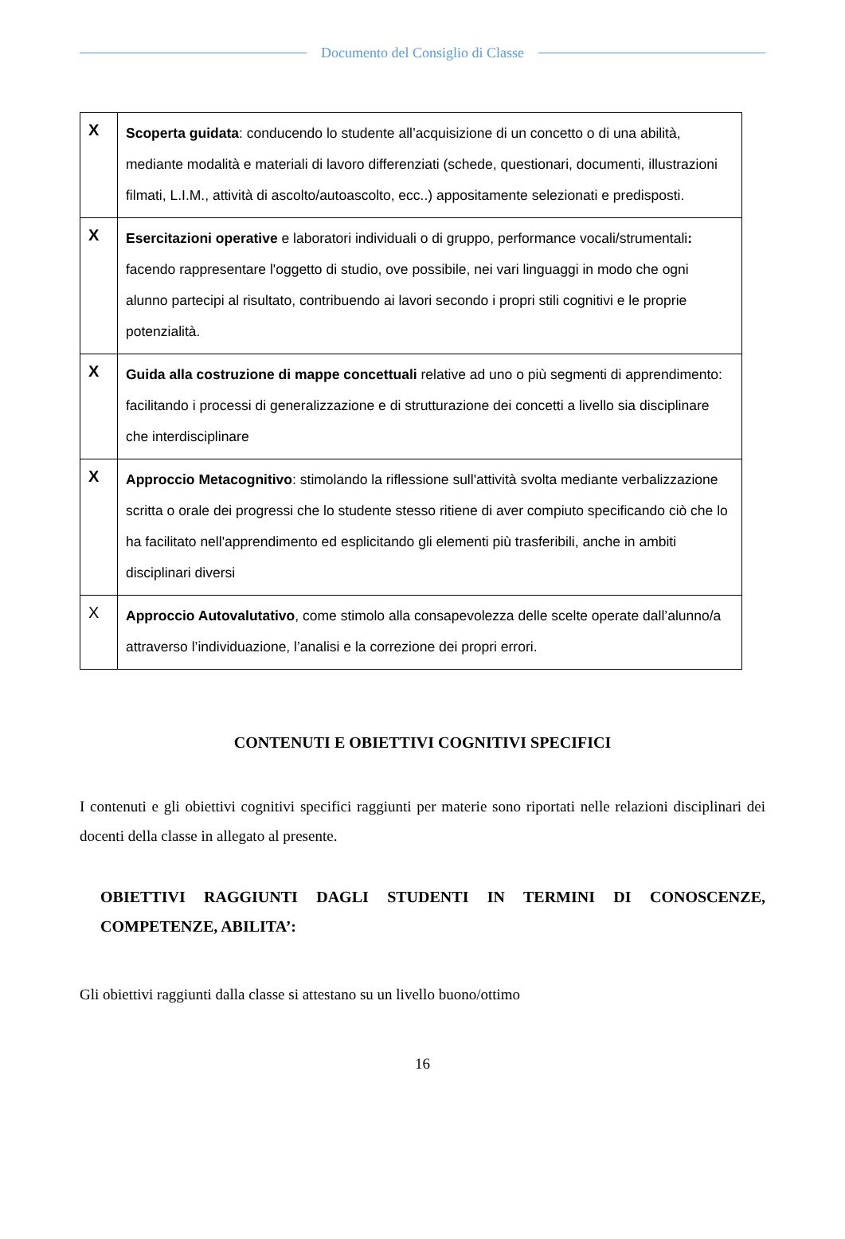Documento del Consiglio di Classe
| X | Scoperta guidata : conducendo lo studente all’acquisizione di un concetto o di una abilità, mediante modalità e materiali di lavoro differenziati (schede, questionari, documenti, illustrazioni filmati, L.I.M., attività di ascolto/autoascolto, ecc..) appositamente selezionati e predisposti. |
| X | Esercitazioni operative e laboratori individuali o di gruppo, performance vocali/strumentali : facendo rappresentare l'oggetto di studio, ove possibile, nei vari linguaggi in modo che ogni alunno partecipi al risultato, contribuendo ai lavori secondo i propri stili cognitivi e le proprie potenzialità. |
| X | Guida alla costruzione di mappe concettuali relative ad uno o più segmenti di apprendimento: facilitando i processi di generalizzazione e di strutturazione dei concetti a livello sia disciplinare che interdisciplinare |
| X | Approccio Metacognitivo : stimolando la riflessione sull'attività svolta mediante verbalizzazione scritta o orale dei progressi che lo studente stesso ritiene di aver compiuto specificando ciò che lo ha facilitato nell'apprendimento ed esplicitando gli elementi più trasferibili, anche in ambiti disciplinari diversi |
| X | Approccio Autovalutativo , come stimolo alla consapevolezza delle scelte operate dall’alunno/a attraverso l’individuazione, l’analisi e la correzione dei propri errori. |
CONTENUTI E OBIETTIVI COGNITIVI SPECIFICI
I contenuti e gli obiettivi cognitivi specifici raggiunti per materie sono riportati nelle relazioni disciplinari dei docenti della classe in allegato al presente.
OBIETTIVI RAGGIUNTI DAGLI STUDENTI IN TERMINI DI CONOSCENZE, COMPETENZE, ABILITA’:
Gli obiettivi raggiunti dalla classe si attestano su un livello buono/ottimo
16